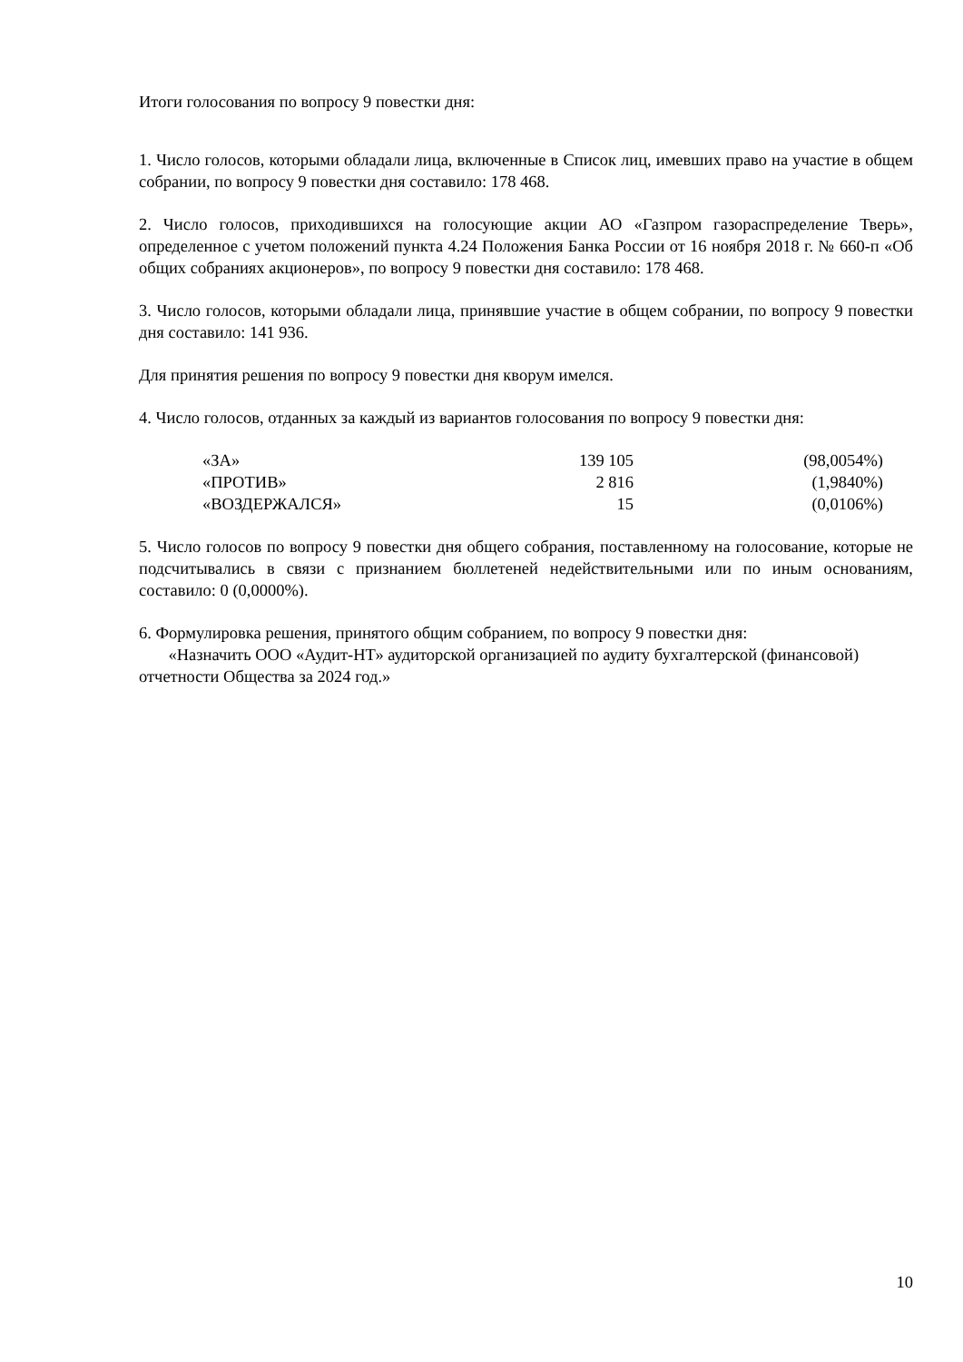Итоги голосования по вопросу 9 повестки дня:
1. Число голосов, которыми обладали лица, включенные в Список лиц, имевших право на участие в общем собрании, по вопросу 9 повестки дня составило: 178 468.
2. Число голосов, приходившихся на голосующие акции АО «Газпром газораспределение Тверь», определенное с учетом положений пункта 4.24 Положения Банка России от 16 ноября 2018 г. № 660-п «Об общих собраниях акционеров», по вопросу 9 повестки дня составило: 178 468.
3. Число голосов, которыми обладали лица, принявшие участие в общем собрании, по вопросу 9 повестки дня составило: 141 936.
Для принятия решения по вопросу 9 повестки дня кворум имелся.
4. Число голосов, отданных за каждый из вариантов голосования по вопросу 9 повестки дня:
| «ЗА» | 139 105 | (98,0054%) |
| «ПРОТИВ» | 2 816 | (1,9840%) |
| «ВОЗДЕРЖАЛСЯ» | 15 | (0,0106%) |
5. Число голосов по вопросу 9 повестки дня общего собрания, поставленному на голосование, которые не подсчитывались в связи с признанием бюллетеней недействительными или по иным основаниям, составило: 0 (0,0000%).
6. Формулировка решения, принятого общим собранием, по вопросу 9 повестки дня:
«Назначить ООО «Аудит-НТ» аудиторской организацией по аудиту бухгалтерской (финансовой) отчетности Общества за 2024 год.»
10